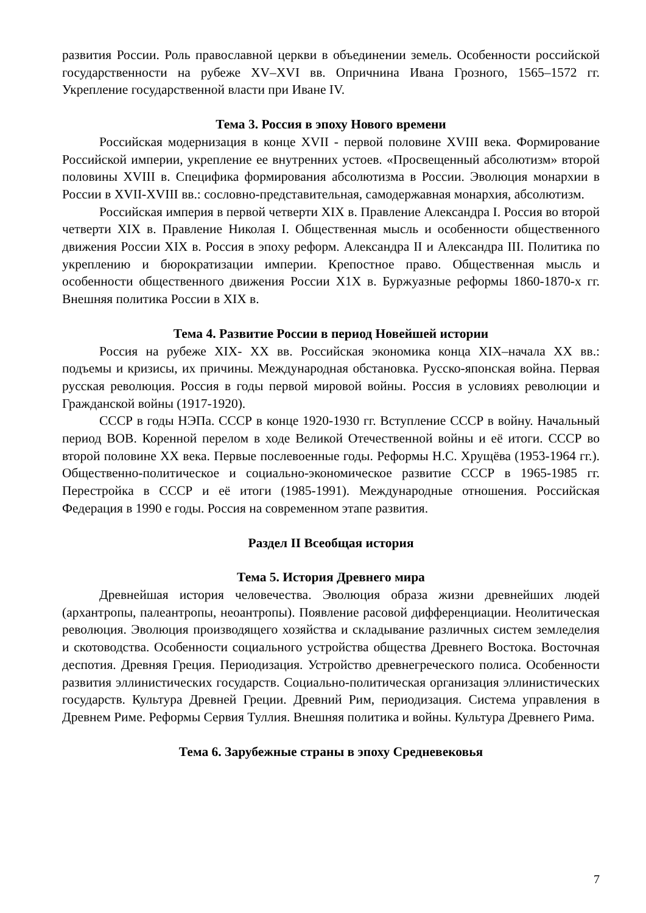развития России. Роль православной церкви в объединении земель. Особенности российской государственности на рубеже XV–XVI вв. Опричнина Ивана Грозного, 1565–1572 гг. Укрепление государственной власти при Иване IV.
Тема 3. Россия в эпоху Нового времени
Российская модернизация в конце XVII - первой половине XVIII века. Формирование Российской империи, укрепление ее внутренних устоев. «Просвещенный абсолютизм» второй половины XVIII в. Специфика формирования абсолютизма в России. Эволюция монархии в России в XVII-XVIII вв.: сословно-представительная, самодержавная монархия, абсолютизм.
Российская империя в первой четверти XIX в. Правление Александра I. Россия во второй четверти XIX в. Правление Николая I. Общественная мысль и особенности общественного движения России XIX в. Россия в эпоху реформ. Александра II и Александра III. Политика по укреплению и бюрократизации империи. Крепостное право. Общественная мысль и особенности общественного движения России X1X в. Буржуазные реформы 1860-1870-х гг. Внешняя политика России в XIX в.
Тема 4. Развитие России в период Новейшей истории
Россия на рубеже XIX- XX вв. Российская экономика конца XIX–начала XX вв.: подъемы и кризисы, их причины. Международная обстановка. Русско-японская война. Первая русская революция. Россия в годы первой мировой войны. Россия в условиях революции и Гражданской войны (1917-1920).
СССР в годы НЭПа. СССР в конце 1920-1930 гг. Вступление СССР в войну. Начальный период ВОВ. Коренной перелом в ходе Великой Отечественной войны и её итоги. СССР во второй половине XX века. Первые послевоенные годы. Реформы Н.С. Хрущёва (1953-1964 гг.). Общественно-политическое и социально-экономическое развитие СССР в 1965-1985 гг. Перестройка в СССР и её итоги (1985-1991). Международные отношения. Российская Федерация в 1990 е годы. Россия на современном этапе развития.
Раздел II Всеобщая история
Тема 5. История Древнего мира
Древнейшая история человечества. Эволюция образа жизни древнейших людей (архантропы, палеантропы, неоантропы). Появление расовой дифференциации. Неолитическая революция. Эволюция производящего хозяйства и складывание различных систем земледелия и скотоводства. Особенности социального устройства общества Древнего Востока. Восточная деспотия. Древняя Греция. Периодизация. Устройство древнегреческого полиса. Особенности развития эллинистических государств. Социально-политическая организация эллинистических государств. Культура Древней Греции. Древний Рим, периодизация. Система управления в Древнем Риме. Реформы Сервия Туллия. Внешняя политика и войны. Культура Древнего Рима.
Тема 6. Зарубежные страны в эпоху Средневековья
7